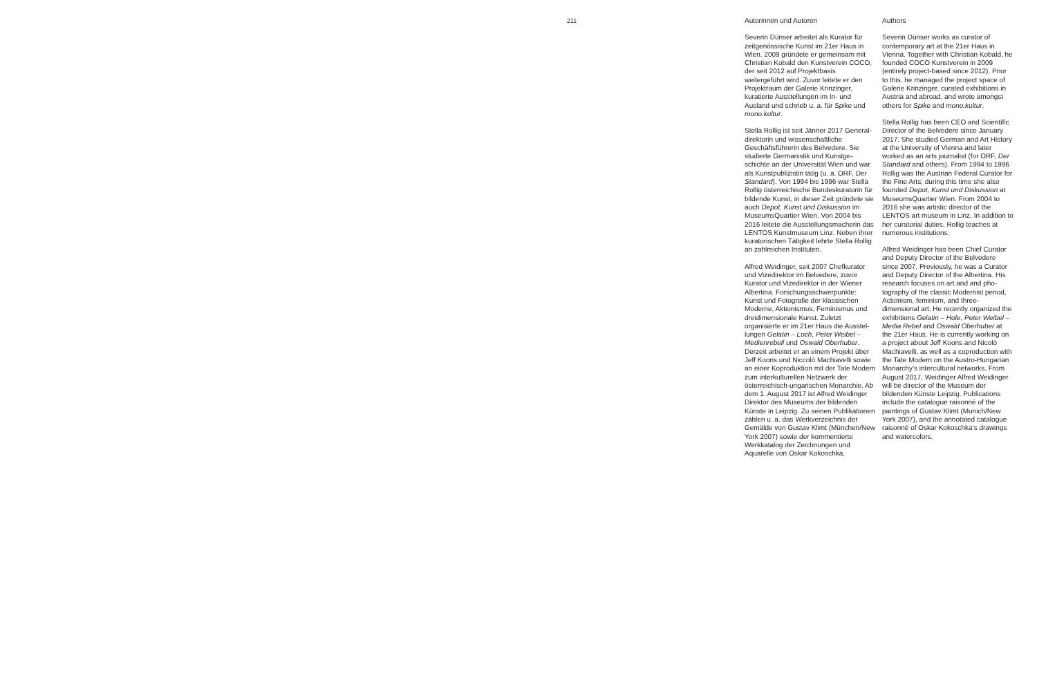211
Autorinnen und Autoren
Severin Dünser arbeitet als Kurator für zeitgenössische Kunst im 21er Haus in Wien. 2009 gründete er gemeinsam mit Christian Kobald den Kunstverein COCO, der seit 2012 auf Projektbasis weitergeführt wird. Zuvor leitete er den Projektraum der Galerie Krinzinger, kuratierte Ausstellungen im In- und Ausland und schrieb u. a. für Spike und mono.kultur.
Stella Rollig ist seit Jänner 2017 General­direktorin und wissenschaftliche Geschäftsführerin des Belvedere. Sie studierte Germanistik und Kunstge­schichte an der Universität Wien und war als Kunstpublizistin tätig (u. a. ORF, Der Standard). Von 1994 bis 1996 war Stella Rollig österreichische Bundes­kuratorin für bildende Kunst, in dieser Zeit gründete sie auch Depot. Kunst und Diskussion im MuseumsQuartier Wien. Von 2004 bis 2016 leitete die Ausstel­lungsmacherin das LENTOS Kunst­museum Linz. Neben ihrer kuratorischen Tätigkeit lehrte Stella Rollig an zahlrei­chen Instituten.
Alfred Weidinger, seit 2007 Chefkurator und Vizedirektor im Belvedere, zuvor Kurator und Vizedirektor in der Wiener Albertina. Forschungsschwerpunkte: Kunst und Fotografie der klassischen Moderne, Aktionismus, Feminismus und dreidimensionale Kunst. Zuletzt organisierte er im 21er Haus die Ausstel­lungen Gelatin – Loch, Peter Weibel – Medienrebell und Oswald Oberhuber. Derzeit arbeitet er an einem Projekt über Jeff Koons und Niccolò Machiavelli sowie an einer Koproduktion mit der Tate Modern zum interkulturellen Netzwerk der österreichisch-ungarischen Monarchie. Ab dem 1. August 2017 ist Alfred Weidinger Direktor des Museums der bildenden Künste in Leipzig. Zu seinen Publikationen zählen u. a. das Werkverzeichnis der Gemälde von Gustav Klimt (München/New York 2007) sowie der kommentierte Werkkatalog der Zeichnungen und Aquarelle von Oskar Kokoschka.
Authors
Severin Dünser works as curator of contemporary art at the 21er Haus in Vienna. Together with Christian Kobald, he founded COCO Kunstverein in 2009 (entirely project-based since 2012). Prior to this, he managed the project space of Galerie Krinzinger, curated exhi­bitions in Austria and abroad, and wrote amongst others for Spike and mono.kultur.
Stella Rollig has been CEO and Scientific Director of the Belvedere since January 2017. She studied German and Art History at the University of Vienna and later worked as an arts journalist (for ORF, Der Standard and others). From 1994 to 1996 Rollig was the Austrian Federal Curator for the Fine Arts; during this time she also founded Depot, Kunst und Diskussion at MuseumsQuartier Wien. From 2004 to 2016 she was artistic director of the LENTOS art museum in Linz. In addition to her curatorial duties, Rollig teaches at numerous institutions.
Alfred Weidinger has been Chief Curator and Deputy Director of the Belvedere since 2007. Previously, he was a Curator and Deputy Director of the Albertina. His research focuses on art and and pho­tography of the classic Modernist period, Actionism, feminism, and three-dimensional art. He recently organi­zed the exhibitions Gelatin – Hole, Peter Weibel – Media Rebel and Oswald Oberhuber at the 21er Haus. He is currently working on a project about Jeff Koons and Nicolò Machiavelli, as well as a coproduction with the Tate Modern on the Austro-Hungarian Monarchy’s intercultural networks. From August 2017, Weidinger Alfred Weidinger will be director of the Museum der bildenden Künste Leipzig. Publications include the catalogue raisonné of the paintings of Gustav Klimt (Munich/New York 2007), and the annotated catalogue raisonné of Oskar Kokoschka’s drawings and watercolors.